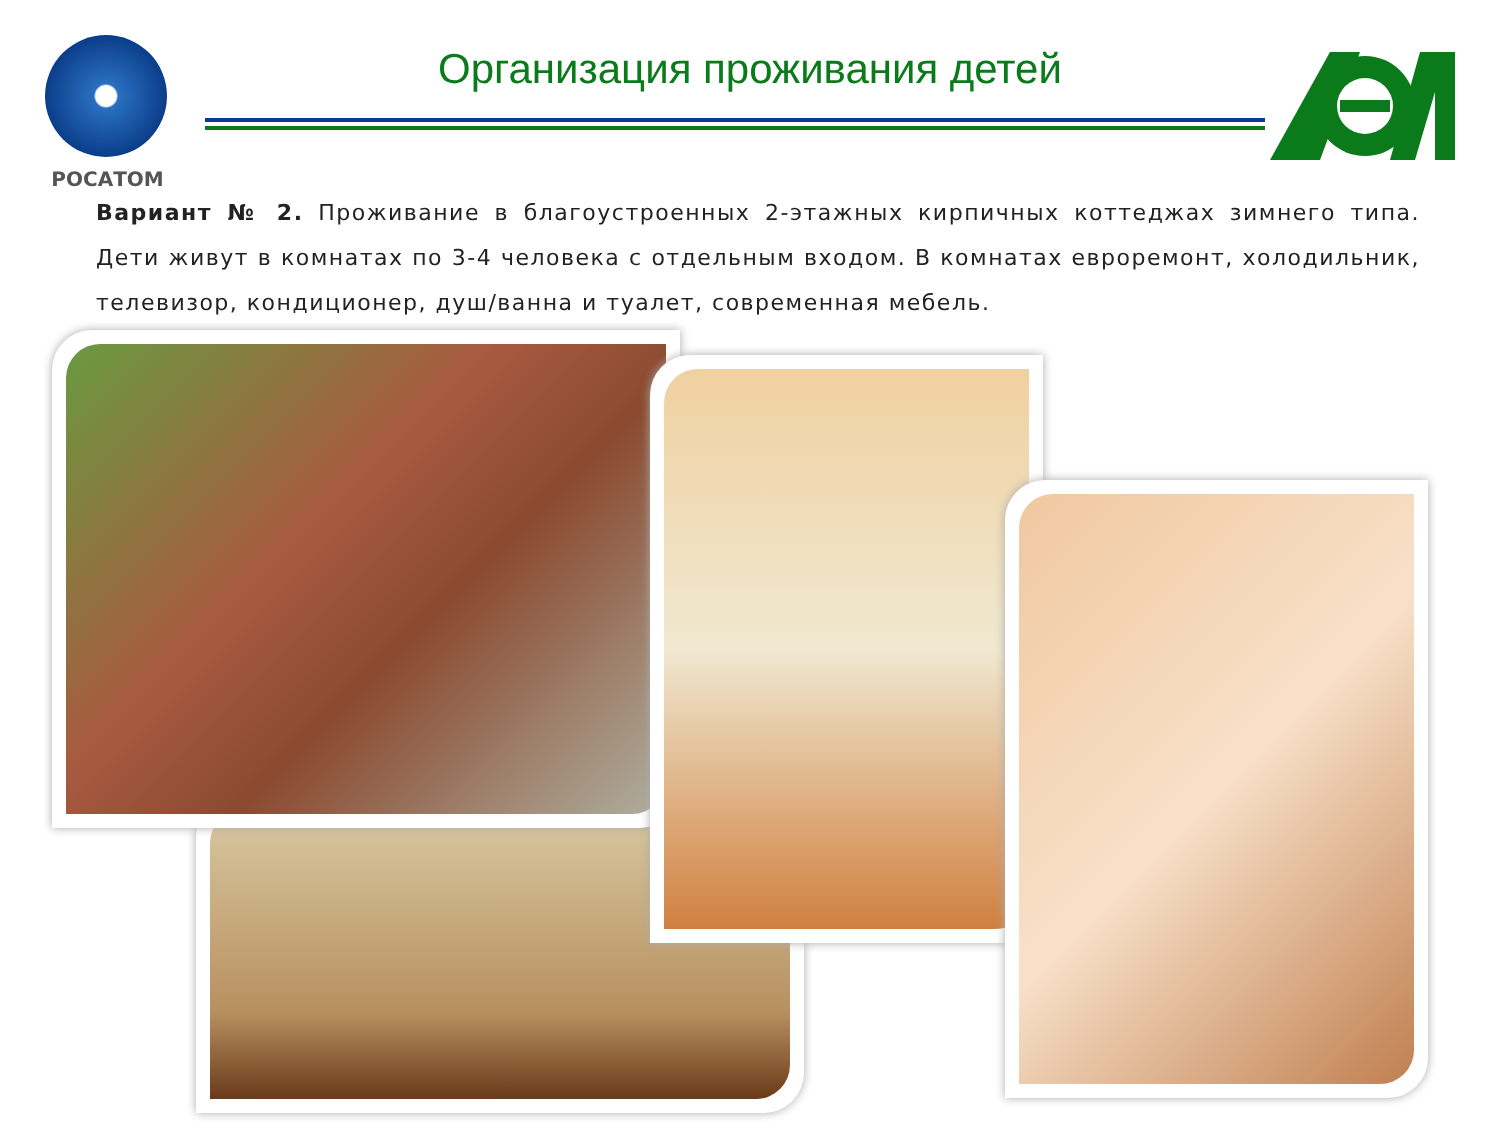РОСАТОМ
Организация проживания детей
Вариант № 2. Проживание в благоустроенных 2-этажных кирпичных коттеджах зимнего типа. Дети живут в комнатах по 3-4 человека с отдельным входом. В комнатах евроремонт, холодильник, телевизор, кондиционер, душ/ванна и туалет, современная мебель.